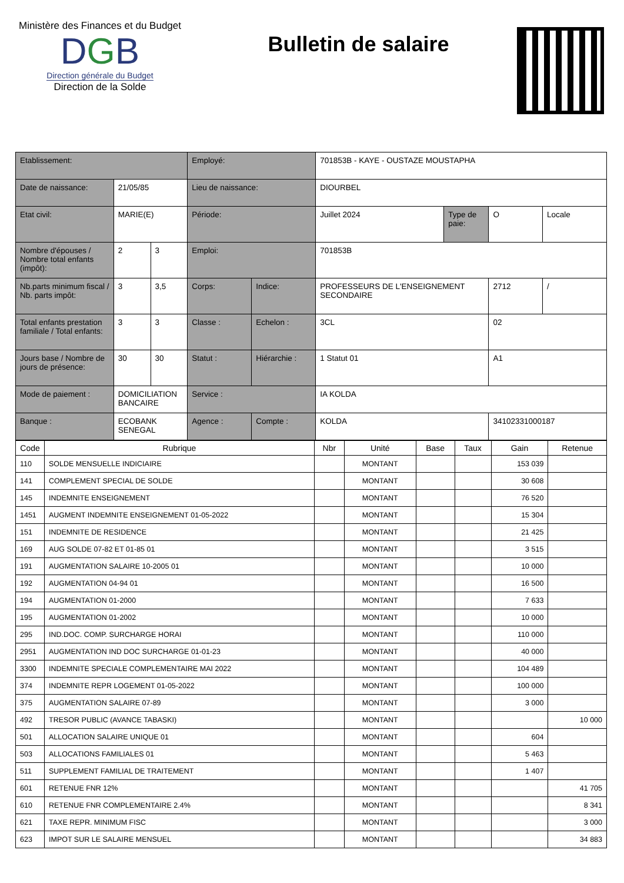Ministère des Finances et du Budget
DGB
Direction générale du Budget
Direction de la Solde
Bulletin de salaire
| Etablissement: | | | | | Employé: | | 701853B - KAYE - OUSTAZE MOUSTAPHA | |
| Date de naissance: | 21/05/85 | | Lieu de naissance: | | DIOURBEL | | | |
| Etat civil: | MARIE(E) | | Période: | | Juillet 2024 | Type de paie: | O | Locale |
| Nombre d'épouses / Nombre total enfants (impôt): | 2 | 3 | Emploi: | | 701853B | | | |
| Nb.parts minimum fiscal / Nb. parts impôt: | 3 | 3,5 | Corps: | Indice: | PROFESSEURS DE L'ENSEIGNEMENT SECONDAIRE | | 2712 | / |
| Total enfants prestation familiale / Total enfants: | 3 | 3 | Classe : | Echelon : | 3CL | | 02 | |
| Jours base / Nombre de jours de présence: | 30 | 30 | Statut : | Hiérarchie : | 1 Statut 01 | | A1 | |
| Mode de paiement : | DOMICILIATION BANCAIRE | | Service : | | IA KOLDA | | | |
| Banque : | ECOBANK SENEGAL | | Agence : | Compte : | KOLDA | | 34102331000187 | |
| Code | Rubrique | Nbr | Unité | Base | Taux | Gain | Retenue |
| --- | --- | --- | --- | --- | --- | --- | --- |
| 110 | SOLDE MENSUELLE INDICIAIRE | | MONTANT | | | 153 039 | |
| 141 | COMPLEMENT SPECIAL DE SOLDE | | MONTANT | | | 30 608 | |
| 145 | INDEMNITE ENSEIGNEMENT | | MONTANT | | | 76 520 | |
| 1451 | AUGMENT INDEMNITE ENSEIGNEMENT 01-05-2022 | | MONTANT | | | 15 304 | |
| 151 | INDEMNITE DE RESIDENCE | | MONTANT | | | 21 425 | |
| 169 | AUG SOLDE 07-82 ET 01-85 01 | | MONTANT | | | 3 515 | |
| 191 | AUGMENTATION SALAIRE 10-2005 01 | | MONTANT | | | 10 000 | |
| 192 | AUGMENTATION 04-94 01 | | MONTANT | | | 16 500 | |
| 194 | AUGMENTATION 01-2000 | | MONTANT | | | 7 633 | |
| 195 | AUGMENTATION 01-2002 | | MONTANT | | | 10 000 | |
| 295 | IND.DOC. COMP. SURCHARGE HORAI | | MONTANT | | | 110 000 | |
| 2951 | AUGMENTATION IND DOC SURCHARGE 01-01-23 | | MONTANT | | | 40 000 | |
| 3300 | INDEMNITE SPECIALE COMPLEMENTAIRE MAI 2022 | | MONTANT | | | 104 489 | |
| 374 | INDEMNITE REPR LOGEMENT 01-05-2022 | | MONTANT | | | 100 000 | |
| 375 | AUGMENTATION SALAIRE 07-89 | | MONTANT | | | 3 000 | |
| 492 | TRESOR PUBLIC (AVANCE TABASKI) | | MONTANT | | | | 10 000 |
| 501 | ALLOCATION SALAIRE UNIQUE 01 | | MONTANT | | | 604 | |
| 503 | ALLOCATIONS FAMILIALES 01 | | MONTANT | | | 5 463 | |
| 511 | SUPPLEMENT FAMILIAL DE TRAITEMENT | | MONTANT | | | 1 407 | |
| 601 | RETENUE FNR 12% | | MONTANT | | | | 41 705 |
| 610 | RETENUE FNR COMPLEMENTAIRE 2.4% | | MONTANT | | | | 8 341 |
| 621 | TAXE REPR. MINIMUM FISC | | MONTANT | | | | 3 000 |
| 623 | IMPOT SUR LE SALAIRE MENSUEL | | MONTANT | | | | 34 883 |